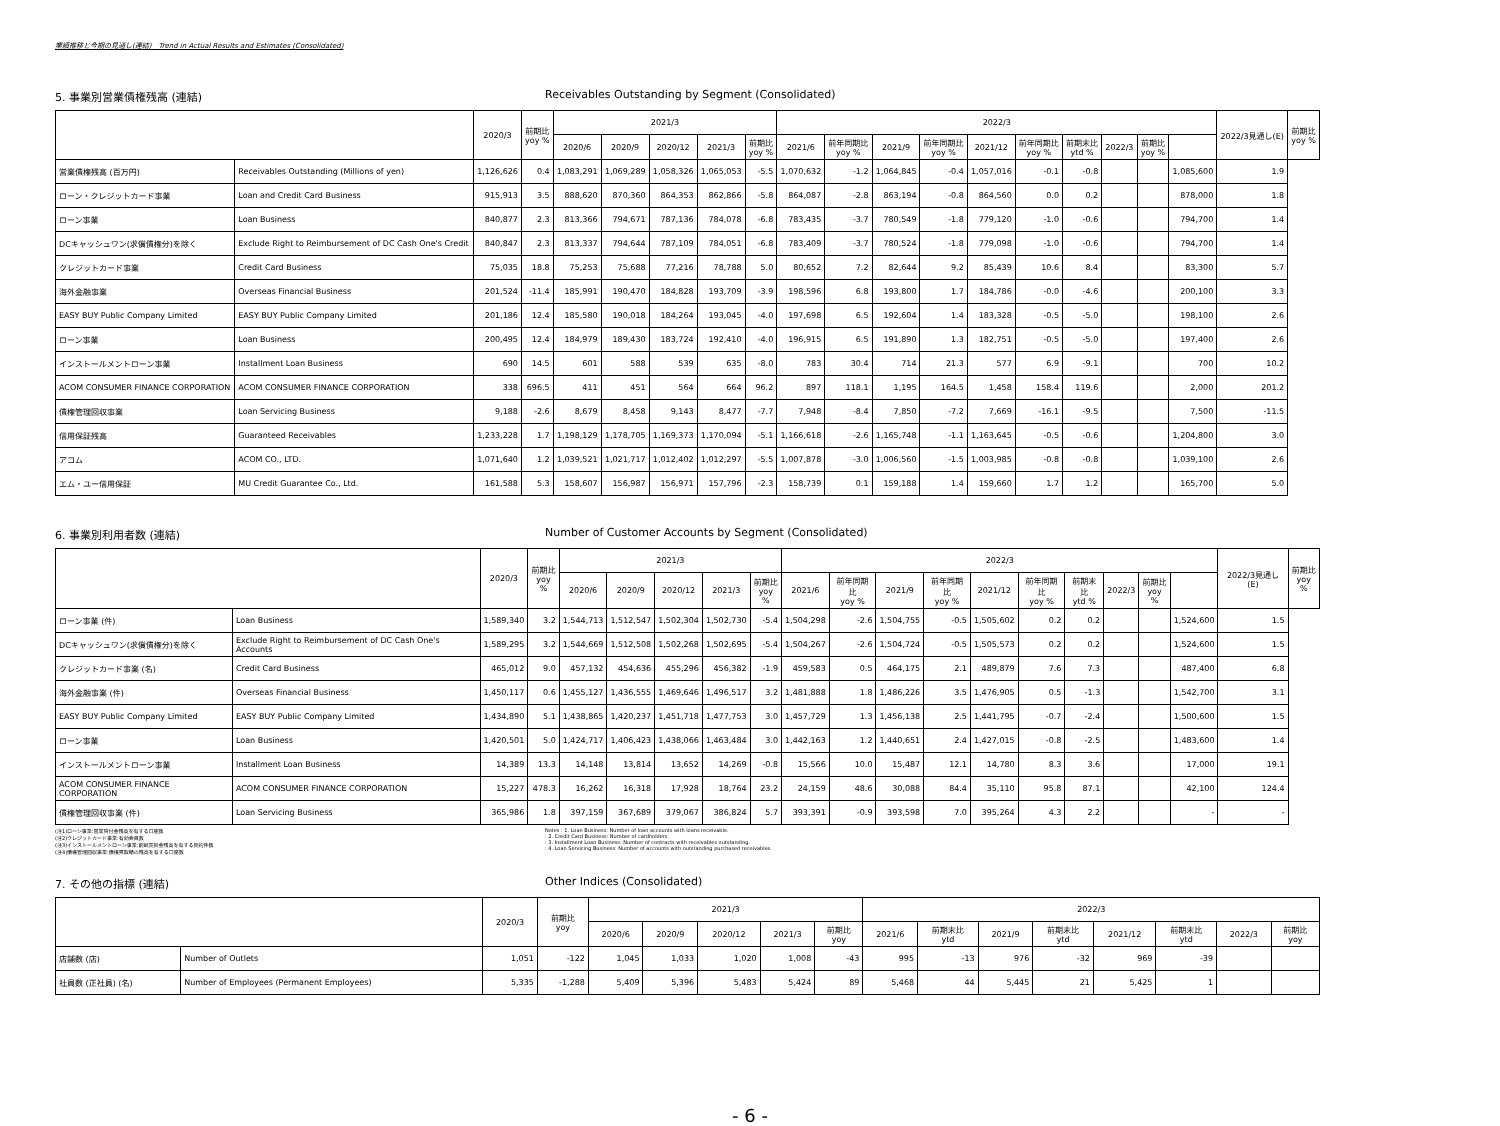業績推移と今期の見通し(連結)　Trend in Actual Results and Estimates (Consolidated)
5. 事業別営業債権残高 (連結) Receivables Outstanding by Segment (Consolidated)
| | | 2020/3 | 前期比 yoy % | 2021/3 | | | | | 2022/3 | | | | | | | | | | 2022/3見通し(E) | 前期比 yoy % |
| --- | --- | --- | --- | --- | --- | --- | --- | --- | --- | --- | --- | --- | --- | --- | --- | --- | --- | --- | --- | --- |
| | | | | 2020/6 | 2020/9 | 2020/12 | 2021/3 | 前期比 yoy % | 2021/6 | 前年同期比 yoy % | 2021/9 | 前年同期比 yoy % | 2021/12 | 前年同期比 yoy % | 前期末比 ytd % | 2022/3 | 前期比 yoy % | | | |
| 営業債権残高 (百万円) | Receivables Outstanding (Millions of yen) | 1,126,626 | 0.4 | 1,083,291 | 1,069,289 | 1,058,326 | 1,065,053 | -5.5 | 1,070,632 | -1.2 | 1,064,845 | -0.4 | 1,057,016 | -0.1 | -0.8 | | | 1,085,600 | 1.9 | |
| ローン・クレジットカード事業 | Loan and Credit Card Business | 915,913 | 3.5 | 888,620 | 870,360 | 864,353 | 862,866 | -5.8 | 864,087 | -2.8 | 863,194 | -0.8 | 864,560 | 0.0 | 0.2 | | | 878,000 | 1.8 | |
| ローン事業 | Loan Business | 840,877 | 2.3 | 813,366 | 794,671 | 787,136 | 784,078 | -6.8 | 783,435 | -3.7 | 780,549 | -1.8 | 779,120 | -1.0 | -0.6 | | | 794,700 | 1.4 | |
| DCキャッシュワン(求償債権分)を除く | Exclude Right to Reimbursement of DC Cash One's Credit | 840,847 | 2.3 | 813,337 | 794,644 | 787,109 | 784,051 | -6.8 | 783,409 | -3.7 | 780,524 | -1.8 | 779,098 | -1.0 | -0.6 | | | 794,700 | 1.4 | |
| クレジットカード事業 | Credit Card Business | 75,035 | 18.8 | 75,253 | 75,688 | 77,216 | 78,788 | 5.0 | 80,652 | 7.2 | 82,644 | 9.2 | 85,439 | 10.6 | 8.4 | | | 83,300 | 5.7 | |
| 海外金融事業 | Overseas Financial Business | 201,524 | -11.4 | 185,991 | 190,470 | 184,828 | 193,709 | -3.9 | 198,596 | 6.8 | 193,800 | 1.7 | 184,786 | -0.0 | -4.6 | | | 200,100 | 3.3 | |
| EASY BUY Public Company Limited | EASY BUY Public Company Limited | 201,186 | 12.4 | 185,580 | 190,018 | 184,264 | 193,045 | -4.0 | 197,698 | 6.5 | 192,604 | 1.4 | 183,328 | -0.5 | -5.0 | | | 198,100 | 2.6 | |
| ローン事業 | Loan Business | 200,495 | 12.4 | 184,979 | 189,430 | 183,724 | 192,410 | -4.0 | 196,915 | 6.5 | 191,890 | 1.3 | 182,751 | -0.5 | -5.0 | | | 197,400 | 2.6 | |
| インストールメントローン事業 | Installment Loan Business | 690 | 14.5 | 601 | 588 | 539 | 635 | -8.0 | 783 | 30.4 | 714 | 21.3 | 577 | 6.9 | -9.1 | | | 700 | 10.2 | |
| ACOM CONSUMER FINANCE CORPORATION | ACOM CONSUMER FINANCE CORPORATION | 338 | 696.5 | 411 | 451 | 564 | 664 | 96.2 | 897 | 118.1 | 1,195 | 164.5 | 1,458 | 158.4 | 119.6 | | | 2,000 | 201.2 | |
| 債権管理回収事業 | Loan Servicing Business | 9,188 | -2.6 | 8,679 | 8,458 | 9,143 | 8,477 | -7.7 | 7,948 | -8.4 | 7,850 | -7.2 | 7,669 | -16.1 | -9.5 | | | 7,500 | -11.5 | |
| 信用保証残高 | Guaranteed Receivables | 1,233,228 | 1.7 | 1,198,129 | 1,178,705 | 1,169,373 | 1,170,094 | -5.1 | 1,166,618 | -2.6 | 1,165,748 | -1.1 | 1,163,645 | -0.5 | -0.6 | | | 1,204,800 | 3.0 | |
| アコム | ACOM CO., LTD. | 1,071,640 | 1.2 | 1,039,521 | 1,021,717 | 1,012,402 | 1,012,297 | -5.5 | 1,007,878 | -3.0 | 1,006,560 | -1.5 | 1,003,985 | -0.8 | -0.8 | | | 1,039,100 | 2.6 | |
| エム・ユー信用保証 | MU Credit Guarantee Co., Ltd. | 161,588 | 5.3 | 158,607 | 156,987 | 156,971 | 157,796 | -2.3 | 158,739 | 0.1 | 159,188 | 1.4 | 159,660 | 1.7 | 1.2 | | | 165,700 | 5.0 | |
6. 事業別利用者数 (連結) Number of Customer Accounts by Segment (Consolidated)
| | | 2020/3 | 前期比 yoy % | 2021/3 | | | | | 2022/3 | | | | | | | | | | 2022/3見通し(E) | 前期比 yoy % |
| --- | --- | --- | --- | --- | --- | --- | --- | --- | --- | --- | --- | --- | --- | --- | --- | --- | --- | --- | --- | --- |
| | | | | 2020/6 | 2020/9 | 2020/12 | 2021/3 | 前期比 yoy % | 2021/6 | 前年同期比 yoy % | 2021/9 | 前年同期比 yoy % | 2021/12 | 前年同期比 yoy % | 前期末比 ytd % | 2022/3 | 前期比 yoy % | | | |
| ローン事業 (件) | Loan Business | 1,589,340 | 3.2 | 1,544,713 | 1,512,547 | 1,502,304 | 1,502,730 | -5.4 | 1,504,298 | -2.6 | 1,504,755 | -0.5 | 1,505,602 | 0.2 | 0.2 | | | 1,524,600 | 1.5 | |
| DCキャッシュワン(求償債権分)を除く | Exclude Right to Reimbursement of DC Cash One's Accounts | 1,589,295 | 3.2 | 1,544,669 | 1,512,508 | 1,502,268 | 1,502,695 | -5.4 | 1,504,267 | -2.6 | 1,504,724 | -0.5 | 1,505,573 | 0.2 | 0.2 | | | 1,524,600 | 1.5 | |
| クレジットカード事業 (名) | Credit Card Business | 465,012 | 9.0 | 457,132 | 454,636 | 455,296 | 456,382 | -1.9 | 459,583 | 0.5 | 464,175 | 2.1 | 489,879 | 7.6 | 7.3 | | | 487,400 | 6.8 | |
| 海外金融事業 (件) | Overseas Financial Business | 1,450,117 | 0.6 | 1,455,127 | 1,436,555 | 1,469,646 | 1,496,517 | 3.2 | 1,481,888 | 1.8 | 1,486,226 | 3.5 | 1,476,905 | 0.5 | -1.3 | | | 1,542,700 | 3.1 | |
| EASY BUY Public Company Limited | EASY BUY Public Company Limited | 1,434,890 | 5.1 | 1,438,865 | 1,420,237 | 1,451,718 | 1,477,753 | 3.0 | 1,457,729 | 1.3 | 1,456,138 | 2.5 | 1,441,795 | -0.7 | -2.4 | | | 1,500,600 | 1.5 | |
| ローン事業 | Loan Business | 1,420,501 | 5.0 | 1,424,717 | 1,406,423 | 1,438,066 | 1,463,484 | 3.0 | 1,442,163 | 1.2 | 1,440,651 | 2.4 | 1,427,015 | -0.8 | -2.5 | | | 1,483,600 | 1.4 | |
| インストールメントローン事業 | Installment Loan Business | 14,389 | 13.3 | 14,148 | 13,814 | 13,652 | 14,269 | -0.8 | 15,566 | 10.0 | 15,487 | 12.1 | 14,780 | 8.3 | 3.6 | | | 17,000 | 19.1 | |
| ACOM CONSUMER FINANCE CORPORATION | ACOM CONSUMER FINANCE CORPORATION | 15,227 | 478.3 | 16,262 | 16,318 | 17,928 | 18,764 | 23.2 | 24,159 | 48.6 | 30,088 | 84.4 | 35,110 | 95.8 | 87.1 | | | 42,100 | 124.4 | |
| 債権管理回収事業 (件) | Loan Servicing Business | 365,986 | 1.8 | 397,159 | 367,689 | 379,067 | 386,824 | 5.7 | 393,391 | -0.9 | 393,598 | 7.0 | 395,264 | 4.3 | 2.2 | | | - | - | |
(注1)ローン事業:営業貸付金残高を有する口座数
(注2)クレジットカード事業:有効会員数
(注3)インストールメントローン事業:割賦売掛金残高を有する契約件数
(注4)債権管理回収事業:債権買取額の残高を有する口座数
Notes : 1. Loan Business: Number of loan accounts with loans receivable.
: 2. Credit Card Business: Number of cardholders.
: 3. Installment Loan Business: Number of contracts with receivables outstanding.
: 4. Loan Servicing Business: Number of accounts with outstanding purchased receivables.
7. その他の指標 (連結) Other Indices (Consolidated)
| | | 2020/3 | 前期比 yoy | 2021/3 | | | | | 2022/3 | | | | | | | |
| --- | --- | --- | --- | --- | --- | --- | --- | --- | --- | --- | --- | --- | --- | --- | --- | --- |
| | | | | 2020/6 | 2020/9 | 2020/12 | 2021/3 | 前期比 yoy | 2021/6 | 前期末比 ytd | 2021/9 | 前期末比 ytd | 2021/12 | 前期末比 ytd | 2022/3 | 前期比 yoy |
| 店舗数 (店) | Number of Outlets | 1,051 | -122 | 1,045 | 1,033 | 1,020 | 1,008 | -43 | 995 | -13 | 976 | -32 | 969 | -39 | | |
| 社員数 (正社員) (名) | Number of Employees (Permanent Employees) | 5,335 | -1,288 | 5,409 | 5,396 | 5,483 | 5,424 | 89 | 5,468 | 44 | 5,445 | 21 | 5,425 | 1 | | |
- 6 -